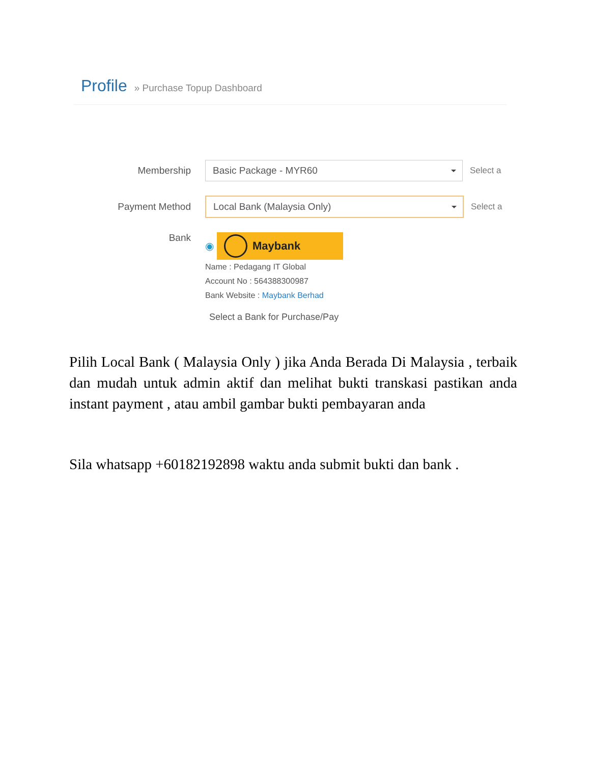Profile » Purchase Topup Dashboard
Membership
Basic Package - MYR60
Select a
Payment Method
Local Bank (Malaysia Only)
Select a
Bank
◉
Maybank
Name : Pedagang IT Global
Account No : 564388300987
Bank Website : Maybank Berhad
Select a Bank for Purchase/Pay
Pilih Local Bank ( Malaysia Only ) jika Anda Berada Di Malaysia , terbaik dan mudah untuk admin aktif dan melihat bukti transkasi pastikan anda instant payment , atau ambil gambar bukti pembayaran anda
Sila whatsapp +60182192898 waktu anda submit bukti dan bank .